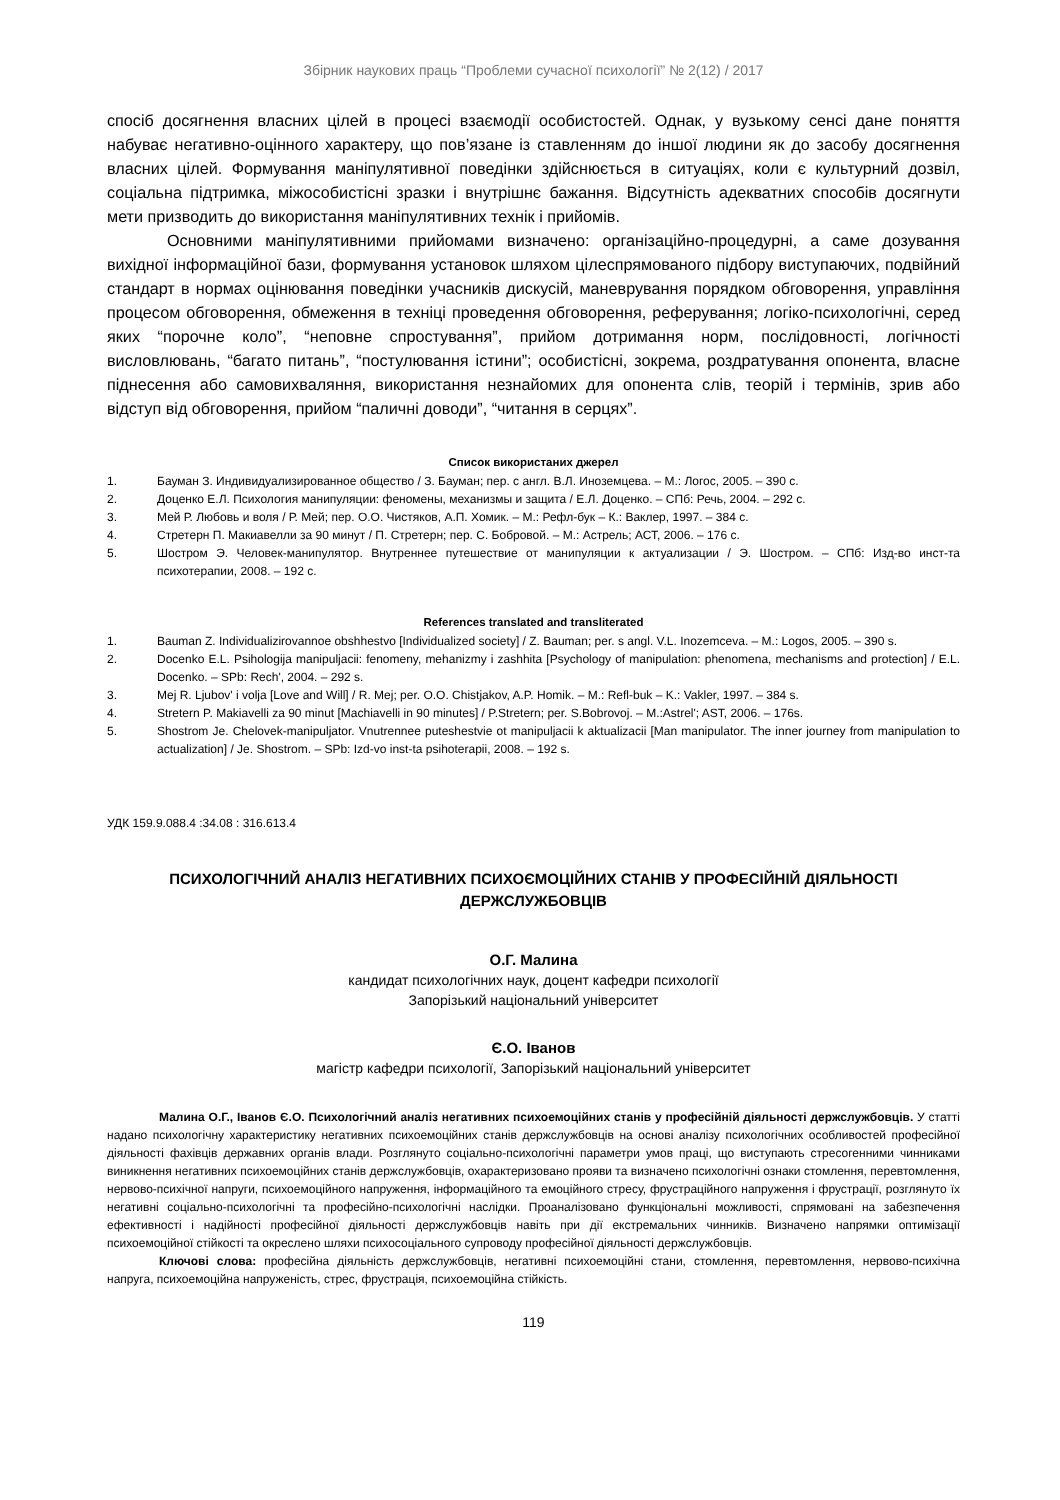Збірник наукових праць “Проблеми сучасної психології” № 2(12) / 2017
спосіб досягнення власних цілей в процесі взаємодії особистостей. Однак, у вузькому сенсі дане поняття набуває негативно-оцінного характеру, що пов’язане із ставленням до іншої людини як до засобу досягнення власних цілей. Формування маніпулятивної поведінки здійснюється в ситуаціях, коли є культурний дозвіл, соціальна підтримка, міжособистісні зразки і внутрішнє бажання. Відсутність адекватних способів досягнути мети призводить до використання маніпулятивних технік і прийомів.
Основними маніпулятивними прийомами визначено: організаційно-процедурні, а саме дозування вихідної інформаційної бази, формування установок шляхом цілеспрямованого підбору виступаючих, подвійний стандарт в нормах оцінювання поведінки учасників дискусій, маневрування порядком обговорення, управління процесом обговорення, обмеження в техніці проведення обговорення, реферування; логіко-психологічні, серед яких “порочне коло”, “неповне спростування”, прийом дотримання норм, послідовності, логічності висловлювань, “багато питань”, “постулювання істини”; особистісні, зокрема, роздратування опонента, власне піднесення або самовихваляння, використання незнайомих для опонента слів, теорій і термінів, зрив або відступ від обговорення, прийом “паличні доводи”, “читання в серцях”.
Список використаних джерел
1. Бауман З. Индивидуализированное общество / З. Бауман; пер. с англ. В.Л. Иноземцева. – М.: Логос, 2005. – 390 с.
2. Доценко Е.Л. Психология манипуляции: феномены, механизмы и защита / Е.Л. Доценко. – СПб: Речь, 2004. – 292 с.
3. Мей Р. Любовь и воля / Р. Мей; пер. О.О. Чистяков, А.П. Хомик. – М.: Рефл-бук – К.: Ваклер, 1997. – 384 с.
4. Стретерн П. Макиавелли за 90 минут / П. Стретерн; пер. С. Бобровой. – М.: Астрель; АСТ, 2006. – 176 с.
5. Шостром Э. Человек-манипулятор. Внутреннее путешествие от манипуляции к актуализации / Э. Шостром. – СПб: Изд-во инст-та психотерапии, 2008. – 192 с.
References translated and transliterated
1. Bauman Z. Individualizirovannoe obshhestvo [Individualized society] / Z. Bauman; per. s angl. V.L. Inozemceva. – M.: Logos, 2005. – 390 s.
2. Docenko E.L. Psihologija manipuljacii: fenomeny, mehanizmy i zashhita [Psychology of manipulation: phenomena, mechanisms and protection] / E.L. Docenko. – SPb: Rech', 2004. – 292 s.
3. Mej R. Ljubov' i volja [Love and Will] / R. Mej; per. O.O. Chistjakov, A.P. Homik. – M.: Refl-buk – K.: Vakler, 1997. – 384 s.
4. Stretern P. Makiavelli za 90 minut [Machiavelli in 90 minutes] / P.Stretern; per. S.Bobrovoj. – M.:Astrel'; AST, 2006. – 176s.
5. Shostrom Je. Chelovek-manipuljator. Vnutrennee puteshestvie ot manipuljacii k aktualizacii [Man manipulator. The inner journey from manipulation to actualization] / Je. Shostrom. – SPb: Izd-vo inst-ta psihoterapii, 2008. – 192 s.
УДК 159.9.088.4 :34.08 : 316.613.4
ПСИХОЛОГІЧНИЙ АНАЛІЗ НЕГАТИВНИХ ПСИХОЄМОЦІЙНИХ СТАНІВ У ПРОФЕСІЙНІЙ ДІЯЛЬНОСТІ ДЕРЖСЛУЖБОВЦІВ
О.Г. Малина
кандидат психологічних наук, доцент кафедри психології
Запорізький національний університет
Є.О. Іванов
магістр кафедри психології, Запорізький національний університет
Малина О.Г., Іванов Є.О. Психологічний аналіз негативних психоемоційних станів у професійній діяльності держслужбовців. У статті надано психологічну характеристику негативних психоемоційних станів держслужбовців на основі аналізу психологічних особливостей професійної діяльності фахівців державних органів влади. Розглянуто соціально-психологічні параметри умов праці, що виступають стресогенними чинниками виникнення негативних психоемоційних станів держслужбовців, охарактеризовано прояви та визначено психологічні ознаки стомлення, перевтомлення, нервово-психічної напруги, психоемоційного напруження, інформаційного та емоційного стресу, фрустраційного напруження і фрустрації, розглянуто їх негативні соціально-психологічні та професійно-психологічні наслідки. Проаналізовано функціональні можливості, спрямовані на забезпечення ефективності і надійності професійної діяльності держслужбовців навіть при дії екстремальних чинників. Визначено напрямки оптимізації психоемоційної стійкості та окреслено шляхи психосоціального супроводу професійної діяльності держслужбовців.
Ключові слова: професійна діяльність держслужбовців, негативні психоемоційні стани, стомлення, перевтомлення, нервово-психічна напруга, психоемоційна напруженість, стрес, фрустрація, психоемоційна стійкість.
119